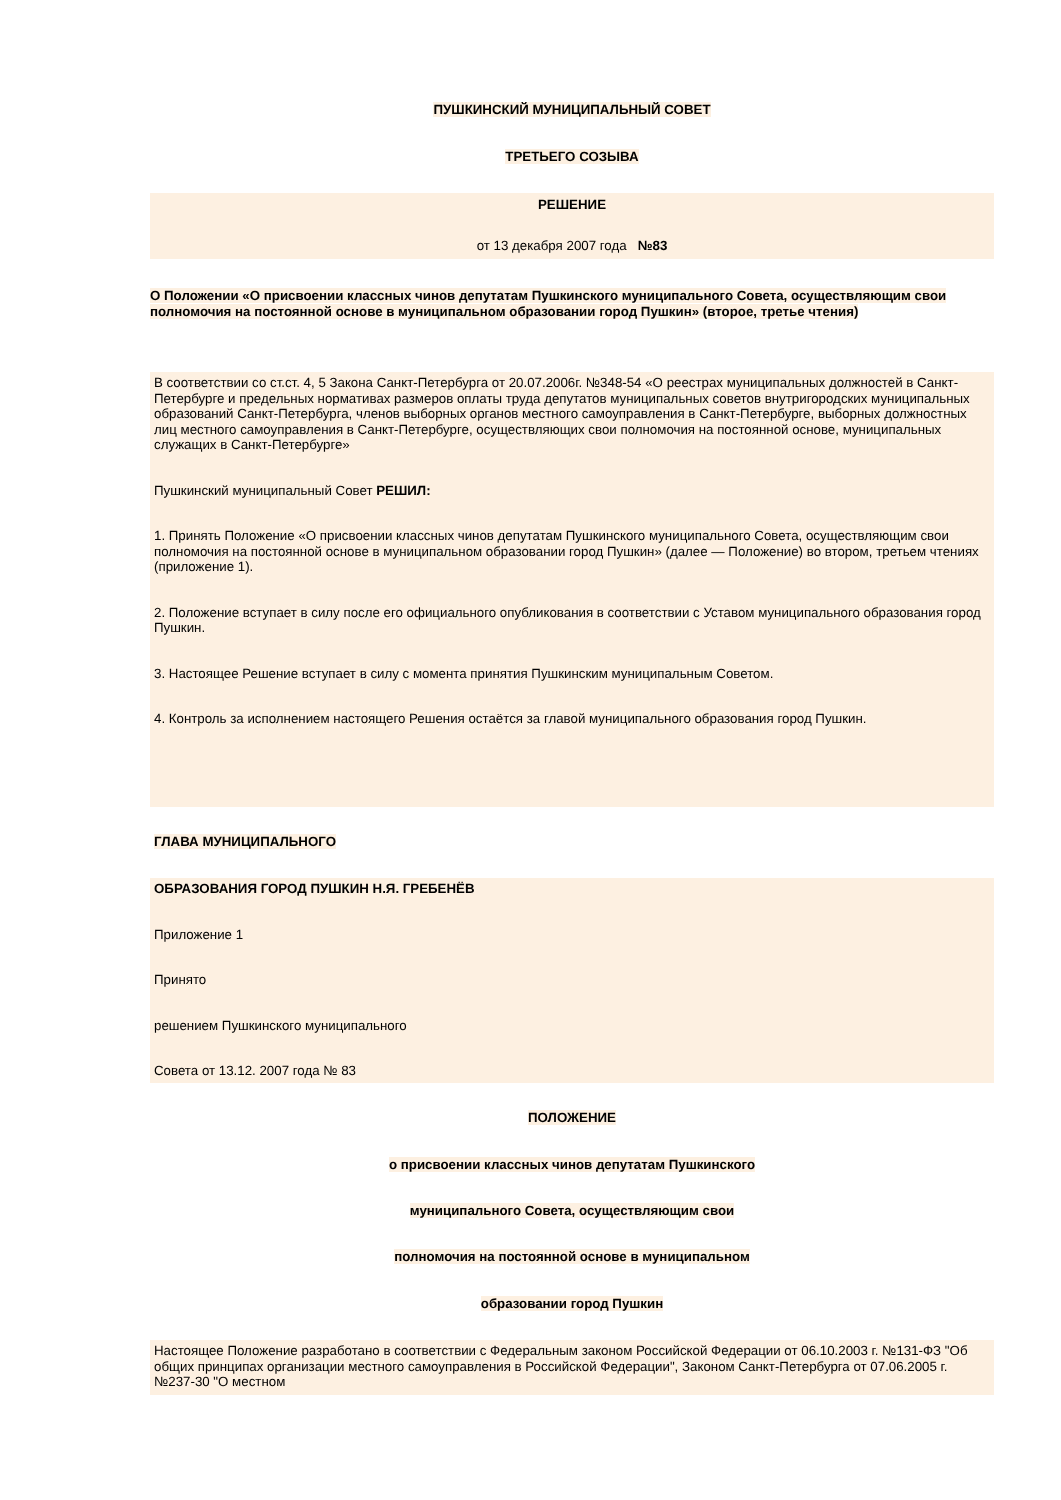ПУШКИНСКИЙ МУНИЦИПАЛЬНЫЙ СОВЕТ
ТРЕТЬЕГО СОЗЫВА
РЕШЕНИЕ
от 13 декабря 2007 года №83
О Положении «О присвоении классных чинов депутатам Пушкинского муниципального Совета, осуществляющим свои полномочия на постоянной основе в муниципальном образовании город Пушкин» (второе, третье чтения)
В соответствии со ст.ст. 4, 5 Закона Санкт-Петербурга от 20.07.2006г. №348-54 «О реестрах муниципальных должностей в Санкт-Петербурге и предельных нормативах размеров оплаты труда депутатов муниципальных советов внутригородских муниципальных образований Санкт-Петербурга, членов выборных органов местного самоуправления в Санкт-Петербурге, выборных должностных лиц местного самоуправления в Санкт-Петербурге, осуществляющих свои полномочия на постоянной основе, муниципальных служащих в Санкт-Петербурге»
Пушкинский муниципальный Совет РЕШИЛ:
1. Принять Положение «О присвоении классных чинов депутатам Пушкинского муниципального Совета, осуществляющим свои полномочия на постоянной основе в муниципальном образовании город Пушкин» (далее — Положение) во втором, третьем чтениях (приложение 1).
2. Положение вступает в силу после его официального опубликования в соответствии с Уставом муниципального образования город Пушкин.
3. Настоящее Решение вступает в силу с момента принятия Пушкинским муниципальным Советом.
4. Контроль за исполнением настоящего Решения остаётся за главой муниципального образования город Пушкин.
ГЛАВА МУНИЦИПАЛЬНОГО
ОБРАЗОВАНИЯ ГОРОД ПУШКИН Н.Я. ГРЕБЕНЁВ
Приложение 1
Принято
решением Пушкинского муниципального
Совета от 13.12. 2007 года № 83
ПОЛОЖЕНИЕ
о присвоении классных чинов депутатам Пушкинского
муниципального Совета, осуществляющим свои
полномочия на постоянной основе в муниципальном
образовании город Пушкин
Настоящее Положение разработано в соответствии с Федеральным законом Российской Федерации от 06.10.2003 г. №131-ФЗ "Об общих принципах организации местного самоуправления в Российской Федерации", Законом Санкт-Петербурга от 07.06.2005 г. №237-30 "О местном